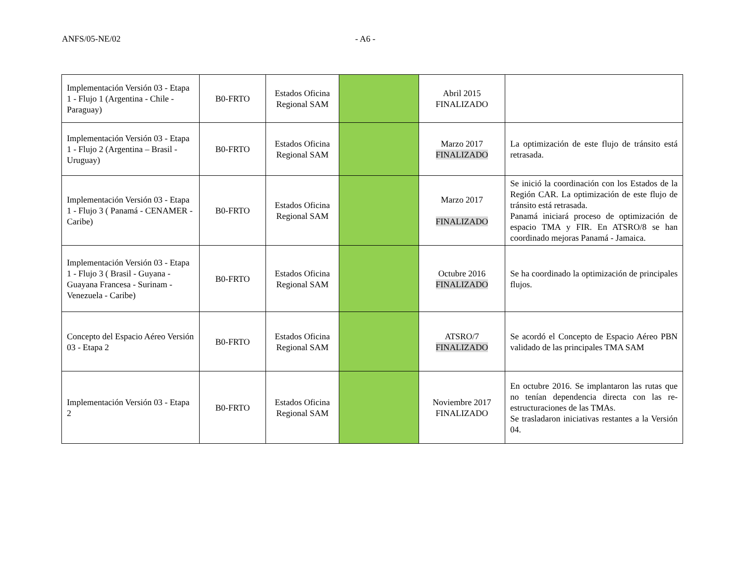ANFS/05-NE/02 - A6 -
| Implementación Versión 03 - Etapa 1 - Flujo 1 (Argentina - Chile - Paraguay) | B0-FRTO | Estados Oficina Regional SAM | | Abril 2015 FINALIZADO | |
| Implementación Versión 03 - Etapa 1 - Flujo 2 (Argentina – Brasil - Uruguay) | B0-FRTO | Estados Oficina Regional SAM | | Marzo 2017 FINALIZADO | La optimización de este flujo de tránsito está retrasada. |
| Implementación Versión 03 - Etapa 1 - Flujo 3 ( Panamá - CENAMER - Caribe) | B0-FRTO | Estados Oficina Regional SAM | | Marzo 2017 FINALIZADO | Se inició la coordinación con los Estados de la Región CAR. La optimización de este flujo de tránsito está retrasada. Panamá iniciará proceso de optimización de espacio TMA y FIR. En ATSRO/8 se han coordinado mejoras Panamá - Jamaica. |
| Implementación Versión 03 - Etapa 1 - Flujo 3 ( Brasil - Guyana - Guayana Francesa - Surinam -Venezuela - Caribe) | B0-FRTO | Estados Oficina Regional SAM | | Octubre 2016 FINALIZADO | Se ha coordinado la optimización de principales flujos. |
| Concepto del Espacio Aéreo Versión 03 - Etapa 2 | B0-FRTO | Estados Oficina Regional SAM | | ATSRO/7 FINALIZADO | Se acordó el Concepto de Espacio Aéreo PBN validado de las principales TMA SAM |
| Implementación Versión 03 - Etapa 2 | B0-FRTO | Estados Oficina Regional SAM | | Noviembre 2017 FINALIZADO | En octubre 2016. Se implantaron las rutas que no tenían dependencia directa con las re-estructuraciones de las TMAs. Se trasladaron iniciativas restantes a la Versión 04. |